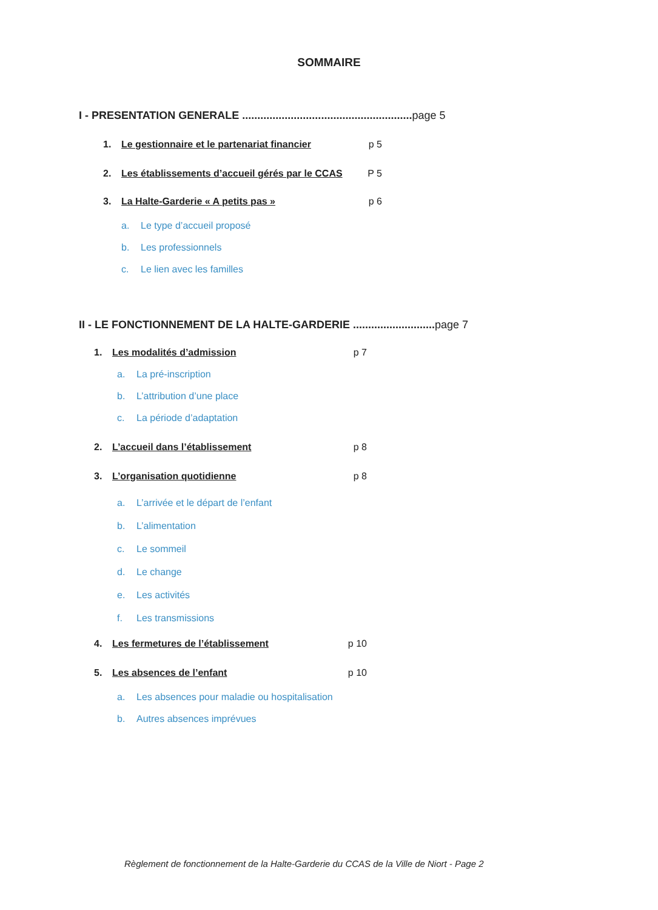SOMMAIRE
I - PRESENTATION GENERALE ........................................................ page 5
1. Le gestionnaire et le partenariat financier p 5
2. Les établissements d’accueil gérés par le CCAS P 5
3. La Halte-Garderie « A petits pas » p 6
a. Le type d’accueil proposé
b. Les professionnels
c. Le lien avec les familles
II - LE FONCTIONNEMENT DE LA HALTE-GARDERIE ........................... page 7
1. Les modalités d’admission p 7
a. La pré-inscription
b. L’attribution d’une place
c. La période d’adaptation
2. L’accueil dans l’établissement p 8
3. L’organisation quotidienne p 8
a. L’arrivée et le départ de l’enfant
b. L’alimentation
c. Le sommeil
d. Le change
e. Les activités
f. Les transmissions
4. Les fermetures de l’établissement p 10
5. Les absences de l’enfant p 10
a. Les absences pour maladie ou hospitalisation
b. Autres absences imprévues
Règlement de fonctionnement de la Halte-Garderie du CCAS de la Ville de Niort - Page 2